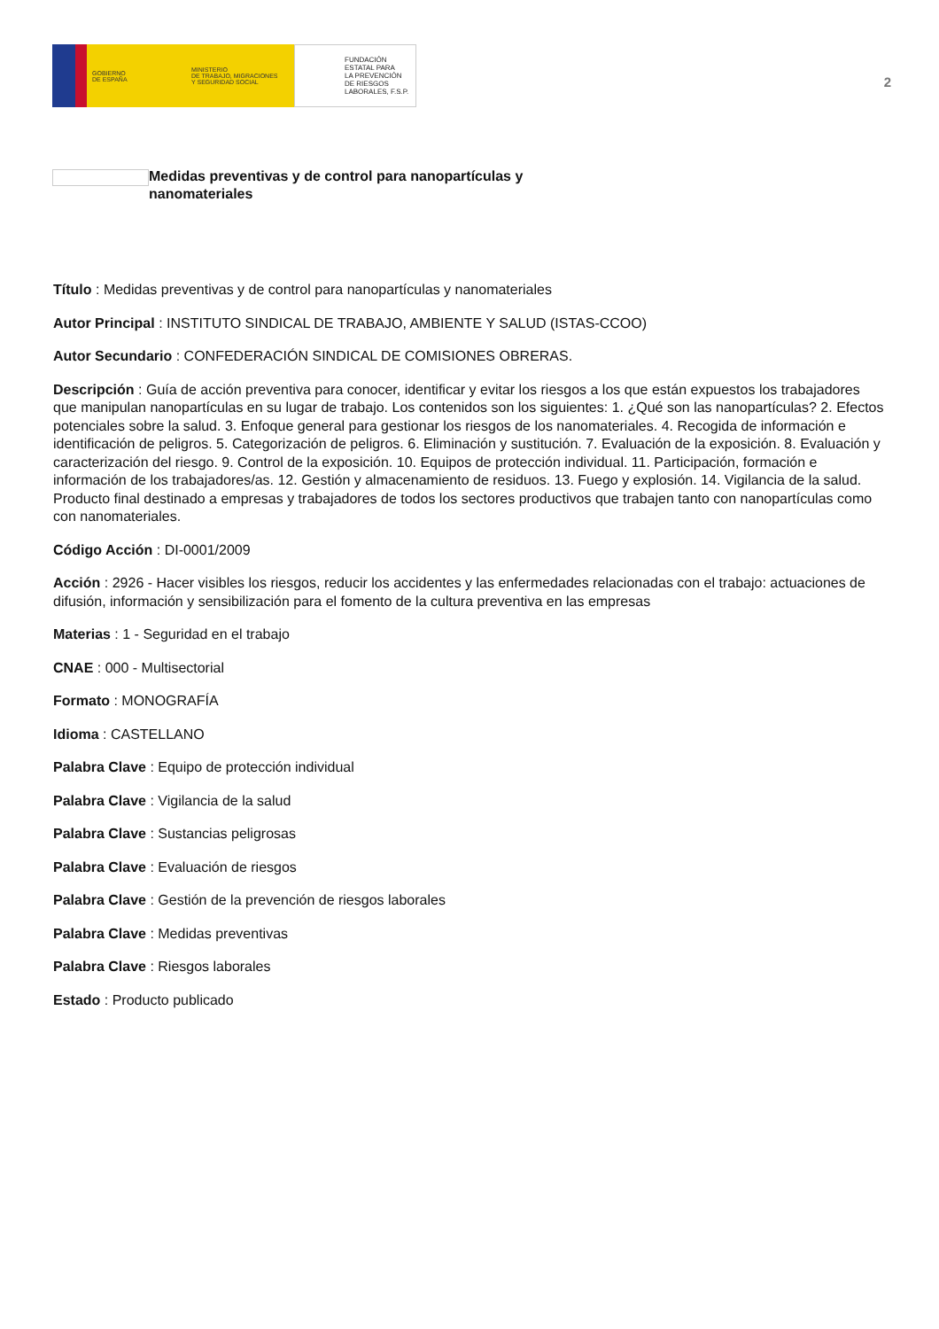GOBIERNO
DE ESPAÑA
MINISTERIO
DE TRABAJO, MIGRACIONES
Y SEGURIDAD SOCIAL
FUNDACIÓN
ESTATAL PARA
LA PREVENCIÓN
DE RIESGOS
LABORALES, F.S.P.
2
Medidas preventivas y de control para nanopartículas y nanomateriales
Título : Medidas preventivas y de control para nanopartículas y nanomateriales
Autor Principal : INSTITUTO SINDICAL DE TRABAJO, AMBIENTE Y SALUD (ISTAS-CCOO)
Autor Secundario : CONFEDERACIÓN SINDICAL DE COMISIONES OBRERAS.
Descripción : Guía de acción preventiva para conocer, identificar y evitar los riesgos a los que están expuestos los trabajadores que manipulan nanopartículas en su lugar de trabajo. Los contenidos son los siguientes: 1. ¿Qué son las nanopartículas? 2. Efectos potenciales sobre la salud. 3. Enfoque general para gestionar los riesgos de los nanomateriales. 4. Recogida de información e identificación de peligros. 5. Categorización de peligros. 6. Eliminación y sustitución. 7. Evaluación de la exposición. 8. Evaluación y caracterización del riesgo. 9. Control de la exposición. 10. Equipos de protección individual. 11. Participación, formación e información de los trabajadores/as. 12. Gestión y almacenamiento de residuos. 13. Fuego y explosión. 14. Vigilancia de la salud. Producto final destinado a empresas y trabajadores de todos los sectores productivos que trabajen tanto con nanopartículas como con nanomateriales.
Código Acción : DI-0001/2009
Acción : 2926 - Hacer visibles los riesgos, reducir los accidentes y las enfermedades relacionadas con el trabajo: actuaciones de difusión, información y sensibilización para el fomento de la cultura preventiva en las empresas
Materias : 1 - Seguridad en el trabajo
CNAE : 000 - Multisectorial
Formato : MONOGRAFÍA
Idioma : CASTELLANO
Palabra Clave : Equipo de protección individual
Palabra Clave : Vigilancia de la salud
Palabra Clave : Sustancias peligrosas
Palabra Clave : Evaluación de riesgos
Palabra Clave : Gestión de la prevención de riesgos laborales
Palabra Clave : Medidas preventivas
Palabra Clave : Riesgos laborales
Estado : Producto publicado